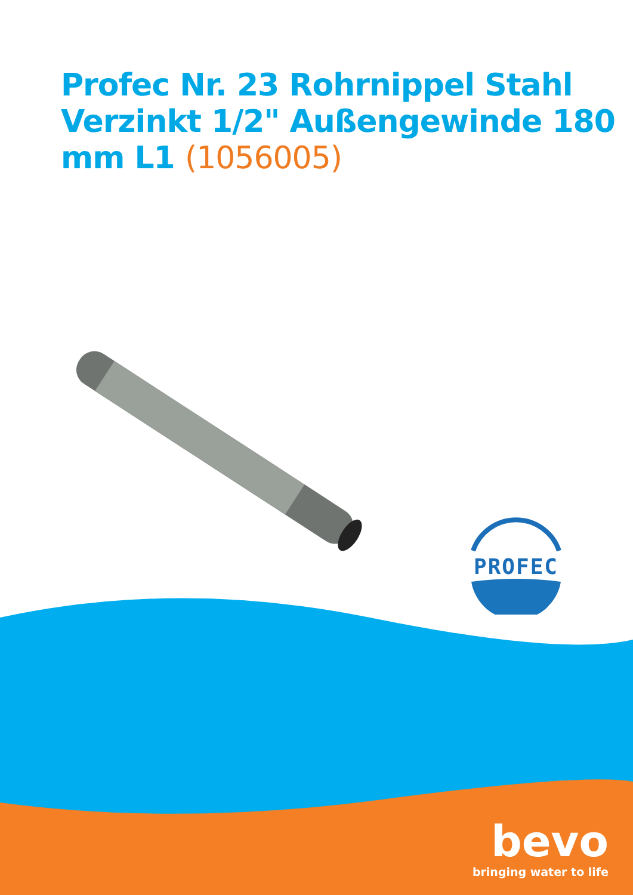Profec Nr. 23 Rohrnippel Stahl Verzinkt 1/2" Außengewinde 180 mm L1 (1056005)
PROFEC
bevo
bringing water to life